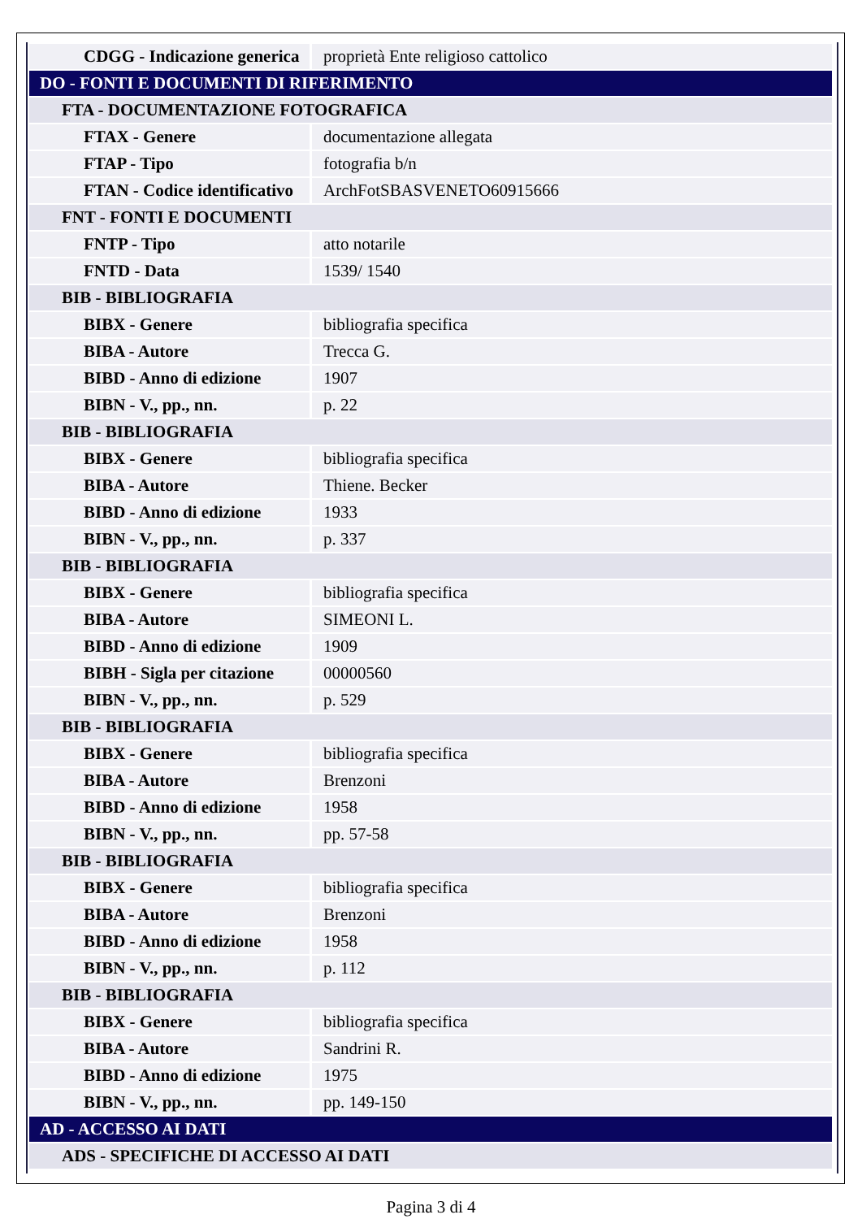| CDGG - Indicazione generica | proprietà Ente religioso cattolico |
| DO - FONTI E DOCUMENTI DI RIFERIMENTO | |
| FTA - DOCUMENTAZIONE FOTOGRAFICA | |
| FTAX - Genere | documentazione allegata |
| FTAP - Tipo | fotografia b/n |
| FTAN - Codice identificativo | ArchFotSBASVENETO60915666 |
| FNT - FONTI E DOCUMENTI | |
| FNTP - Tipo | atto notarile |
| FNTD - Data | 1539/ 1540 |
| BIB - BIBLIOGRAFIA | |
| BIBX - Genere | bibliografia specifica |
| BIBA - Autore | Trecca G. |
| BIBD - Anno di edizione | 1907 |
| BIBN - V., pp., nn. | p. 22 |
| BIB - BIBLIOGRAFIA | |
| BIBX - Genere | bibliografia specifica |
| BIBA - Autore | Thiene. Becker |
| BIBD - Anno di edizione | 1933 |
| BIBN - V., pp., nn. | p. 337 |
| BIB - BIBLIOGRAFIA | |
| BIBX - Genere | bibliografia specifica |
| BIBA - Autore | SIMEONI L. |
| BIBD - Anno di edizione | 1909 |
| BIBH - Sigla per citazione | 00000560 |
| BIBN - V., pp., nn. | p. 529 |
| BIB - BIBLIOGRAFIA | |
| BIBX - Genere | bibliografia specifica |
| BIBA - Autore | Brenzoni |
| BIBD - Anno di edizione | 1958 |
| BIBN - V., pp., nn. | pp. 57-58 |
| BIB - BIBLIOGRAFIA | |
| BIBX - Genere | bibliografia specifica |
| BIBA - Autore | Brenzoni |
| BIBD - Anno di edizione | 1958 |
| BIBN - V., pp., nn. | p. 112 |
| BIB - BIBLIOGRAFIA | |
| BIBX - Genere | bibliografia specifica |
| BIBA - Autore | Sandrini R. |
| BIBD - Anno di edizione | 1975 |
| BIBN - V., pp., nn. | pp. 149-150 |
| AD - ACCESSO AI DATI | |
| ADS - SPECIFICHE DI ACCESSO AI DATI | |
Pagina 3 di 4